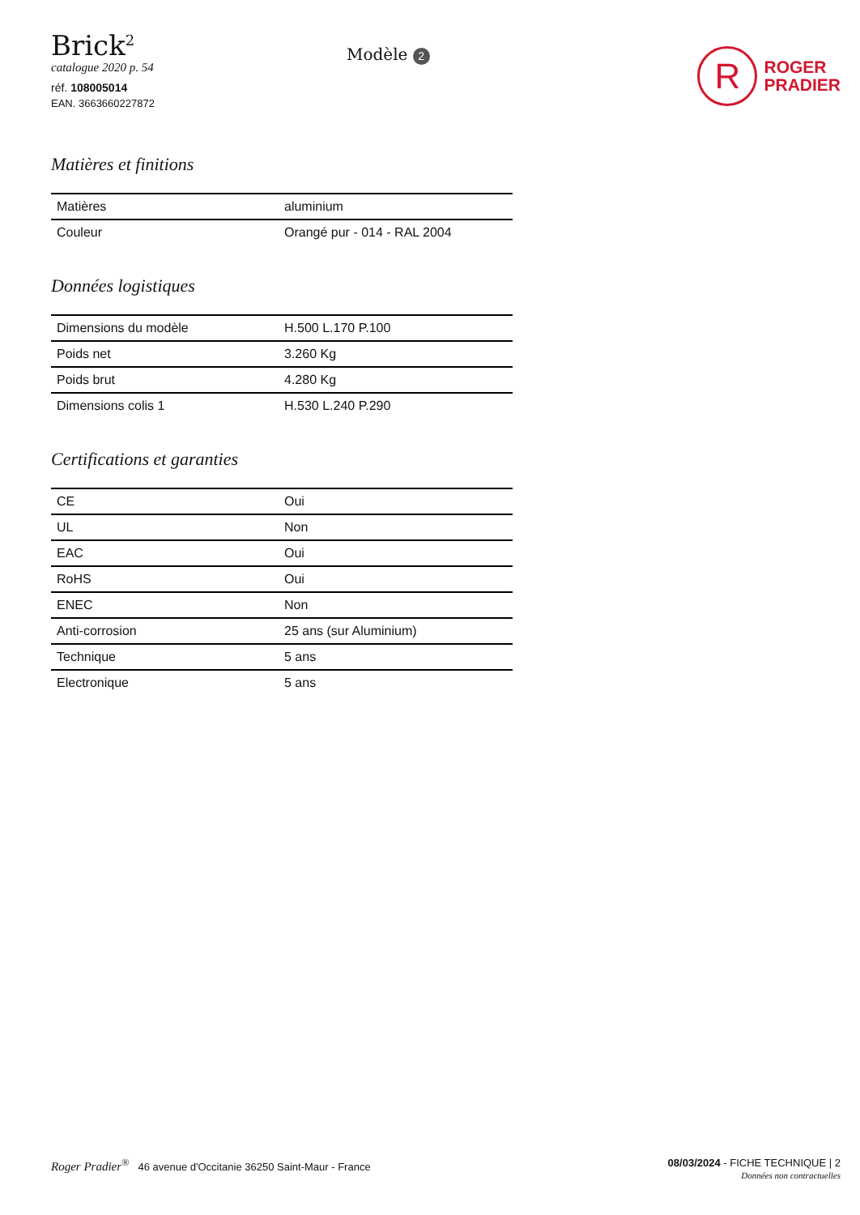Brick<sup>2</sup>
catalogue 2020 p. 54
réf. 108005014
EAN. 3663660227872
Modèle 2
R
ROGER
PRADIER
Matières et finitions
| Matières | aluminium |
| Couleur | Orangé pur - 014 - RAL 2004 |
Données logistiques
| Dimensions du modèle | H.500 L.170 P.100 |
| Poids net | 3.260 Kg |
| Poids brut | 4.280 Kg |
| Dimensions colis 1 | H.530 L.240 P.290 |
Certifications et garanties
| CE | Oui |
| UL | Non |
| EAC | Oui |
| RoHS | Oui |
| ENEC | Non |
| Anti-corrosion | 25 ans (sur Aluminium) |
| Technique | 5 ans |
| Electronique | 5 ans |
Roger Pradier<sup>®</sup> 46 avenue d'Occitanie 36250 Saint-Maur - France
08/03/2024 - FICHE TECHNIQUE | 2
Données non contractuelles